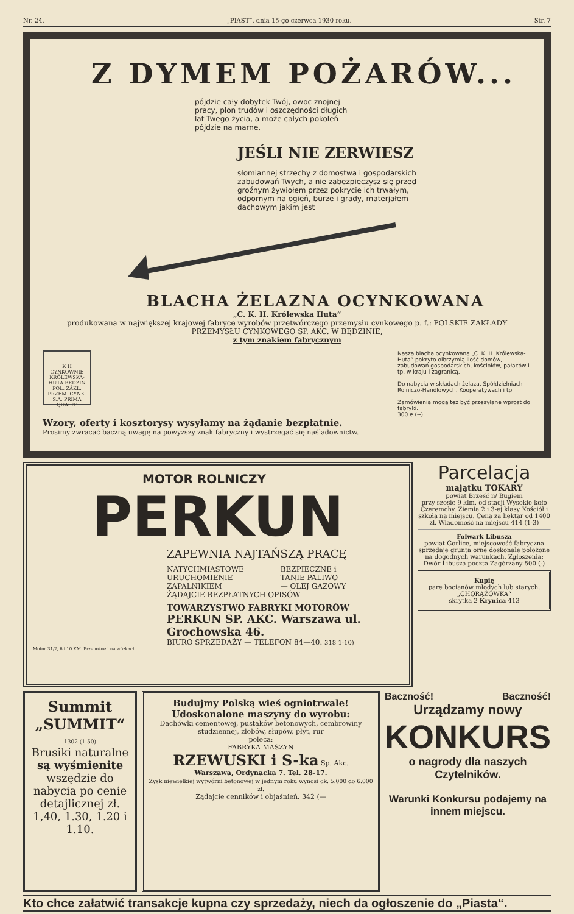Nr. 24. „PIAST“. dnia 15-go czerwca 1930 roku. Str. 7
Z DYMEM POŻARÓW...
pójdzie cały dobytek Twój, owoc znojnej pracy, plon trudów i oszczędności długich lat Twego życia, a może całych pokoleń pójdzie na marne,
JEŚLI NIE ZERWIESZ
słomiannej strzechy z domostwa i gospodarskich zabudowań Twych, a nie zabezpieczysz się przed groźnym żywiołem przez pokrycie ich trwałym, odpornym na ogień, burze i grady, materjałem dachowym jakim jest
BLACHA ŻELAZNA OCYNKOWANA
„C. K. H. Królewska Huta“
produkowana w największej krajowej fabryce wyrobów przetwórczego przemysłu cynkowego p. f.: POLSKIE ZAKŁADY PRZEMYSŁU CYNKOWEGO SP. AKC. W BĘDZINIE,
z tym znakiem fabrycznym
K H
CYNKOWNIE KRÓLEWSKA-HUTA BĘDZIN POL. ZAKŁ. PRZEM. CYNK. S.A. PRIMA QUALIT.
Naszą blachą ocynkowaną „C. K. H. Królewska-Huta“ pokryto olbrzymią ilość domów, zabudowań gospodarskich, kościołów, pałaców i tp. w kraju i zagranicą.
Do nabycia w składach żelaza, Spółdzielniach Rolniczo-Handlowych, Kooperatywach i tp
Zamówienia mogą też być przesyłane wprost do fabryki.
300 e (--)
Wzory, oferty i kosztorysy wysyłamy na żądanie bezpłatnie.
Prosimy zwracać baczną uwagę na powyższy znak fabryczny i wystrzegać się naśladownictw.
MOTOR ROLNICZY
PERKUN
ZAPEWNIA NAJTAŃSZĄ PRACĘ
NATYCHMIASTOWE
URUCHOMIENIE
ZAPALNIKIEM
BEZPIECZNE i
TANIE PALIWO
— OLEJ GAZOWY
ŻĄDAJCIE BEZPŁATNYCH OPISÓW
TOWARZYSTWO FABRYKI MOTORÓW
PERKUN SP. AKC. Warszawa ul. Grochowska 46.
BIURO SPRZEDAŻY — TELEFON 84—40. 318 1-10)
Motor 31/2, 6 i 10 KM. Przenośne i na wózkach.
Parcelacja
majątku TOKARY
powiat Brześć n/ Bugiem
przy szosie 9 klm. od stacji Wysokie koło Czeremchy. Ziemia 2 i 3-ej klasy Kościół i szkoła na miejscu. Cena za hektar od 1400 zł. Wiadomość na miejscu 414 (1-3)
Folwark Libusza
powiat Gorlice, miejscowość fabryczna sprzedaje grunta orne doskonale położone na dogodnych warunkach. Zgłoszenia: Dwór Libusza poczta Zagórzany 500 (-)
Kupię
parę bocianów młodych lub starych.
„CHORĄŻÓWKA“
skrytka 2 Krynica 413
Summit „SUMMIT“
1302 (1-50)
Brusiki naturalne
są wyśmienite
wszędzie do nabycia po cenie detajlicznej zł. 1,40, 1.30, 1.20 i 1.10.
Budujmy Polską wieś ogniotrwale!
Udoskonalone maszyny do wyrobu:
Dachówki cementowej, pustaków betonowych, cembrowiny studziennej, żłobów, słupów, płyt, rur
poleca:
FABRYKA MASZYN
RZEWUSKI i S-ka Sp. Akc.
Warszawa, Ordynacka 7. Tel. 28-17.
Zysk niewielkiej wytwórni betonowej w jednym roku wynosi ok. 5.000 do 6.000 zł.
Żądajcie cenników i objaśnień. 342 (—
Baczność! Baczność!
Urządzamy nowy
KONKURS
o nagrody dla naszych Czytelników.
Warunki Konkursu podajemy na innem miejscu.
Kto chce załatwić transakcje kupna czy sprzedaży, niech da ogłoszenie do „Piasta“.